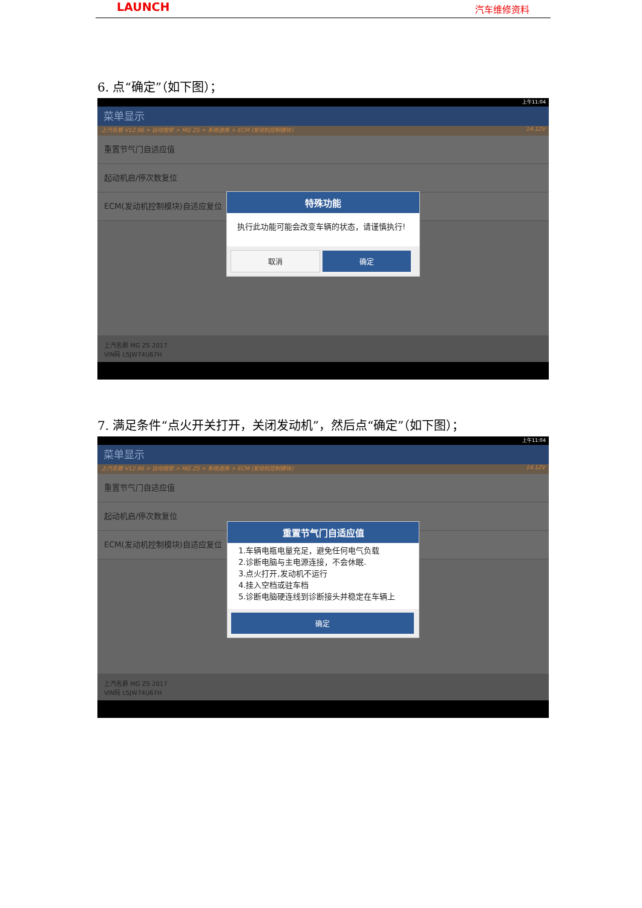LAUNCH 汽车维修资料
6. 点“确定”（如下图）；
上午11:04
菜单显示
上汽名爵 V12.96 > 自动搜索 > MG ZS > 系统选择 > ECM (发动机控制模块) 14.12V
重置节气门自适应值
起动机启/停次数复位
ECM(发动机控制模块)自适应复位
上汽名爵 MG ZS 2017
VIN码 LSJW74U67H
特殊功能
执行此功能可能会改变车辆的状态，请谨慎执行!
取消 确定
7. 满足条件“点火开关打开，关闭发动机”，然后点“确定”（如下图）；
上午11:04
菜单显示
上汽名爵 V12.96 > 自动搜索 > MG ZS > 系统选择 > ECM (发动机控制模块) 14.12V
重置节气门自适应值
起动机启/停次数复位
ECM(发动机控制模块)自适应复位
上汽名爵 MG ZS 2017
VIN码 LSJW74U67H
重置节气门自适应值
1.车辆电瓶电量充足，避免任何电气负载
2.诊断电脑与主电源连接，不会休眠.
3.点火打开,发动机不运行
4.挂入空档或驻车档
5.诊断电脑硬连线到诊断接头并稳定在车辆上
确定